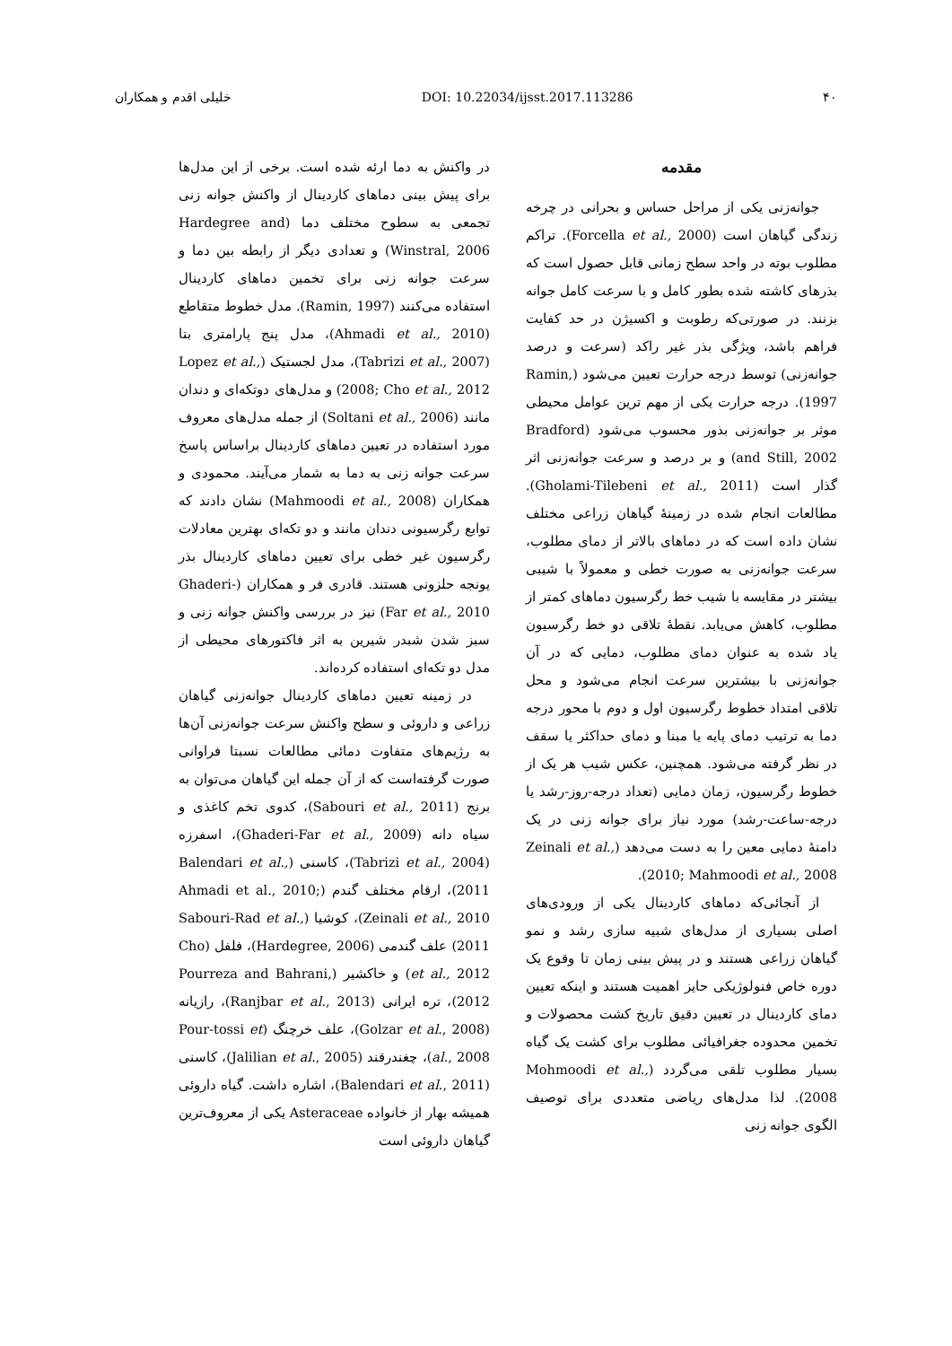۴۰ DOI: 10.22034/ijsst.2017.113286 خلیلی اقدم و همکاران
مقدمه
جوانه‌زنی یکی از مراحل حساس و بحرانی در چرخه زندگی گیاهان است (Forcella et al., 2000). تراکم مطلوب بوته در واحد سطح زمانی قابل حصول است که بذرهای کاشته شده بطور کامل و با سرعت کامل جوانه بزنند. در صورتی‌که رطوبت و اکسیژن در حد کفایت فراهم باشد، ویژگی بذر غیر راکد (سرعت و درصد جوانه‌زنی) توسط درجه حرارت تعیین می‌شود (Ramin, 1997). درجه حرارت یکی از مهم ترین عوامل محیطی موثر بر جوانه‌زنی بذور محسوب می‌شود (Bradford and Still, 2002) و بر درصد و سرعت جوانه‌زنی اثر گذار است (Gholami-Tilebeni et al., 2011). مطالعات انجام شده در زمینهٔ گیاهان زراعی مختلف نشان داده است که در دماهای بالاتر از دمای مطلوب، سرعت جوانه‌زنی به صورت خطی و معمولاً با شیبی بیشتر در مقایسه با شیب خط رگرسیون دماهای کمتر از مطلوب، کاهش می‌یابد. نقطهٔ تلاقی دو خط رگرسیون یاد شده به عنوان دمای مطلوب، دمایی که در آن جوانه‌زنی با بیشترین سرعت انجام می‌شود و محل تلاقی امتداد خطوط رگرسیون اول و دوم با محور درجه دما به ترتیب دمای پایه یا مبنا و دمای حداکثر یا سقف در نظر گرفته می‌شود. همچنین، عکس شیب هر یک از خطوط رگرسیون، زمان دمایی (تعداد درجه-روز-رشد یا درجه-ساعت-رشد) مورد نیاز برای جوانه زنی در یک دامنهٔ دمایی معین را به دست می‌دهد (Zeinali et al., 2010; Mahmoodi et al., 2008).
از آنجائی‌که دماهای کاردینال یکی از ورودی‌های اصلی بسیاری از مدل‌های شبیه سازی رشد و نمو گیاهان زراعی هستند و در پیش بینی زمان تا وقوع یک دوره خاص فنولوژیکی حایز اهمیت هستند و اینکه تعیین دمای کاردینال در تعیین دقیق تاریخ کشت محصولات و تخمین محدوده جغرافیائی مطلوب برای کشت یک گیاه بسیار مطلوب تلقی می‌گردد (Mohmoodi et al., 2008). لذا مدل‌های ریاضی متعددی برای توصیف الگوی جوانه زنی
در واکنش به دما ارئه شده است. برخی از این مدل‌ها برای پیش بینی دماهای کاردینال از واکنش جوانه زنی تجمعی به سطوح مختلف دما (Hardegree and Winstral, 2006) و تعدادی دیگر از رابطه بین دما و سرعت جوانه زنی برای تخمین دماهای کاردینال استفاده می‌کنند (Ramin, 1997). مدل خطوط متقاطع (Ahmadi et al., 2010)، مدل پنج پارامتری بتا (Tabrizi et al., 2007)، مدل لجستیک (Lopez et al., 2008; Cho et al., 2012) و مدل‌های دوتکه‌ای و دندان مانند (Soltani et al., 2006) از جمله مدل‌های معروف مورد استفاده در تعیین دماهای کاردینال براساس پاسخ سرعت جوانه زنی به دما به شمار می‌آیند. محمودی و همکاران (Mahmoodi et al., 2008) نشان دادند که توابع رگرسیونی دندان مانند و دو تکه‌ای بهترین معادلات رگرسیون غیر خطی برای تعیین دماهای کاردینال بذر یونجه حلزونی هستند. قادری فر و همکاران (Ghaderi-Far et al., 2010) نیز در بررسی واکنش جوانه زنی و سبز شدن شبدر شیرین به اثر فاکتورهای محیطی از مدل دو تکه‌ای استفاده کرده‌اند.
در زمینه تعیین دماهای کاردینال جوانه‌زنی گیاهان زراعی و داروئی و سطح واکنش سرعت جوانه‌زنی آن‌ها به رژیم‌های متفاوت دمائی مطالعات نسبتا فراوانی صورت گرفته‌است که از آن جمله این گیاهان می‌توان به برنج (Sabouri et al., 2011)، کدوی تخم کاغذی و سیاه دانه (Ghaderi-Far et al., 2009)، اسفرزه (Tabrizi et al., 2004)، کاسنی (Balendari et al., 2011)، ارقام مختلف گندم (Ahmadi et al., 2010; Zeinali et al., 2010)، کوشیا (Sabouri-Rad et al., 2011) علف گندمی (Hardegree, 2006)، فلفل (Cho et al., 2012) و خاکشیر (Pourreza and Bahrani, 2012)، تره ایرانی (Ranjbar et al., 2013)، رازیانه (Golzar et al., 2008)، علف خرچنگ (Pour-tossi et al., 2008)، چغندرقند (Jalilian et al., 2005)، کاسنی (Balendari et al., 2011)، اشاره داشت. گیاه داروئی همیشه بهار از خانواده Asteraceae یکی از معروف‌ترین گیاهان داروئی است